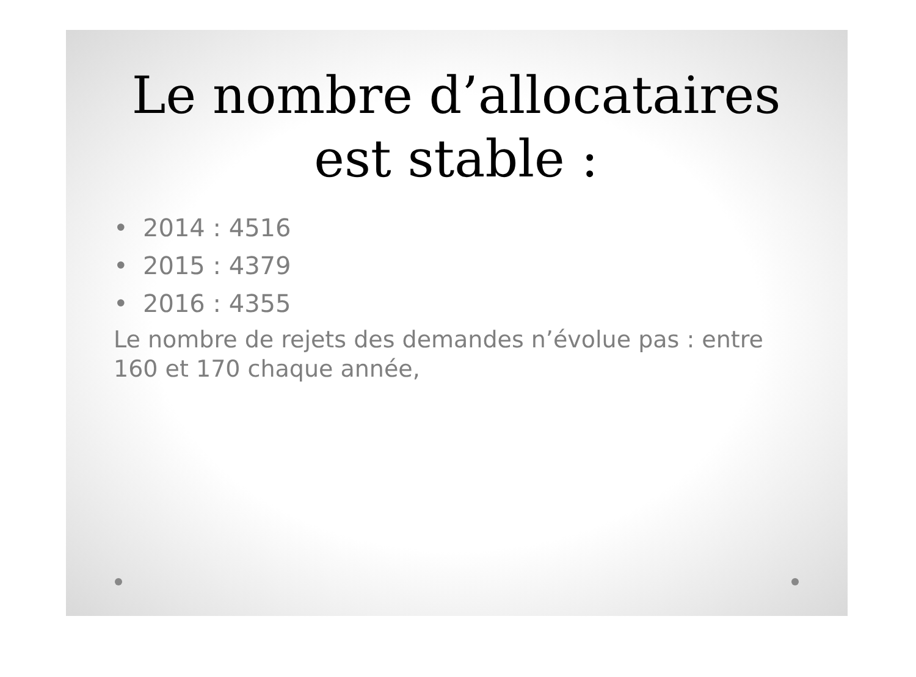Le nombre d’allocataires est stable :
• 2014 : 4516
• 2015 : 4379
• 2016 : 4355
Le nombre de rejets des demandes n’évolue pas : entre 160 et 170 chaque année,